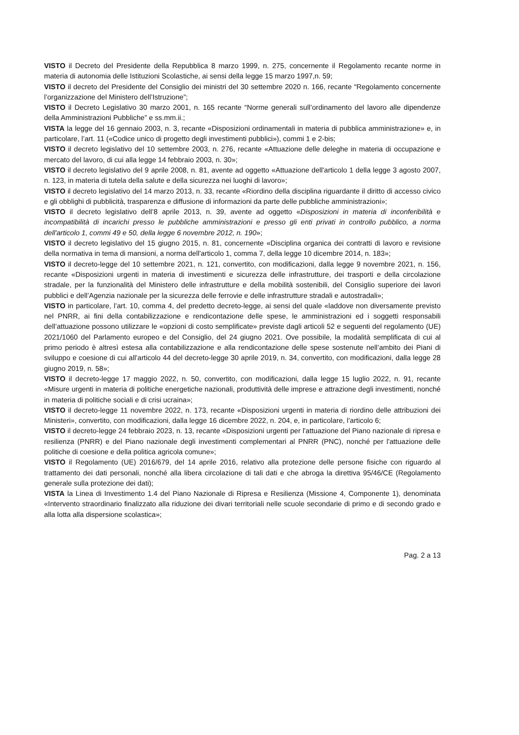VISTO il Decreto del Presidente della Repubblica 8 marzo 1999, n. 275, concernente il Regolamento recante norme in materia di autonomia delle Istituzioni Scolastiche, ai sensi della legge 15 marzo 1997,n. 59;
VISTO il decreto del Presidente del Consiglio dei ministri del 30 settembre 2020 n. 166, recante “Regolamento concernente l’organizzazione del Ministero dell’Istruzione”;
VISTO il Decreto Legislativo 30 marzo 2001, n. 165 recante “Norme generali sull’ordinamento del lavoro alle dipendenze della Amministrazioni Pubbliche” e ss.mm.ii.;
VISTA la legge del 16 gennaio 2003, n. 3, recante «Disposizioni ordinamentali in materia di pubblica amministrazione» e, in particolare, l’art. 11 («Codice unico di progetto degli investimenti pubblici»), commi 1 e 2-bis;
VISTO il decreto legislativo del 10 settembre 2003, n. 276, recante «Attuazione delle deleghe in materia di occupazione e mercato del lavoro, di cui alla legge 14 febbraio 2003, n. 30»;
VISTO il decreto legislativo del 9 aprile 2008, n. 81, avente ad oggetto «Attuazione dell'articolo 1 della legge 3 agosto 2007, n. 123, in materia di tutela della salute e della sicurezza nei luoghi di lavoro»;
VISTO il decreto legislativo del 14 marzo 2013, n. 33, recante «Riordino della disciplina riguardante il diritto di accesso civico e gli obblighi di pubblicità, trasparenza e diffusione di informazioni da parte delle pubbliche amministrazioni»;
VISTO il decreto legislativo dell’8 aprile 2013, n. 39, avente ad oggetto «Disposizioni in materia di inconferibilità e incompatibilità di incarichi presso le pubbliche amministrazioni e presso gli enti privati in controllo pubblico, a norma dell'articolo 1, commi 49 e 50, della legge 6 novembre 2012, n. 190»;
VISTO il decreto legislativo del 15 giugno 2015, n. 81, concernente «Disciplina organica dei contratti di lavoro e revisione della normativa in tema di mansioni, a norma dell'articolo 1, comma 7, della legge 10 dicembre 2014, n. 183»;
VISTO il decreto-legge del 10 settembre 2021, n. 121, convertito, con modificazioni, dalla legge 9 novembre 2021, n. 156, recante «Disposizioni urgenti in materia di investimenti e sicurezza delle infrastrutture, dei trasporti e della circolazione stradale, per la funzionalità del Ministero delle infrastrutture e della mobilità sostenibili, del Consiglio superiore dei lavori pubblici e dell’Agenzia nazionale per la sicurezza delle ferrovie e delle infrastrutture stradali e autostradali»;
VISTO in particolare, l’art. 10, comma 4, del predetto decreto-legge, ai sensi del quale «laddove non diversamente previsto nel PNRR, ai fini della contabilizzazione e rendicontazione delle spese, le amministrazioni ed i soggetti responsabili dell’attuazione possono utilizzare le «opzioni di costo semplificate» previste dagli articoli 52 e seguenti del regolamento (UE) 2021/1060 del Parlamento europeo e del Consiglio, del 24 giugno 2021. Ove possibile, la modalità semplificata di cui al primo periodo è altresì estesa alla contabilizzazione e alla rendicontazione delle spese sostenute nell’ambito dei Piani di sviluppo e coesione di cui all’articolo 44 del decreto-legge 30 aprile 2019, n. 34, convertito, con modificazioni, dalla legge 28 giugno 2019, n. 58»;
VISTO il decreto-legge 17 maggio 2022, n. 50, convertito, con modificazioni, dalla legge 15 luglio 2022, n. 91, recante «Misure urgenti in materia di politiche energetiche nazionali, produttività delle imprese e attrazione degli investimenti, nonché in materia di politiche sociali e di crisi ucraina»;
VISTO il decreto-legge 11 novembre 2022, n. 173, recante «Disposizioni urgenti in materia di riordino delle attribuzioni dei Ministeri», convertito, con modificazioni, dalla legge 16 dicembre 2022, n. 204, e, in particolare, l’articolo 6;
VISTO il decreto-legge 24 febbraio 2023, n. 13, recante «Disposizioni urgenti per l'attuazione del Piano nazionale di ripresa e resilienza (PNRR) e del Piano nazionale degli investimenti complementari al PNRR (PNC), nonché per l'attuazione delle politiche di coesione e della politica agricola comune»;
VISTO il Regolamento (UE) 2016/679, del 14 aprile 2016, relativo alla protezione delle persone fisiche con riguardo al trattamento dei dati personali, nonché alla libera circolazione di tali dati e che abroga la direttiva 95/46/CE (Regolamento generale sulla protezione dei dati);
VISTA la Linea di Investimento 1.4 del Piano Nazionale di Ripresa e Resilienza (Missione 4, Componente 1), denominata «Intervento straordinario finalizzato alla riduzione dei divari territoriali nelle scuole secondarie di primo e di secondo grado e alla lotta alla dispersione scolastica»;
Pag. 2 a 13